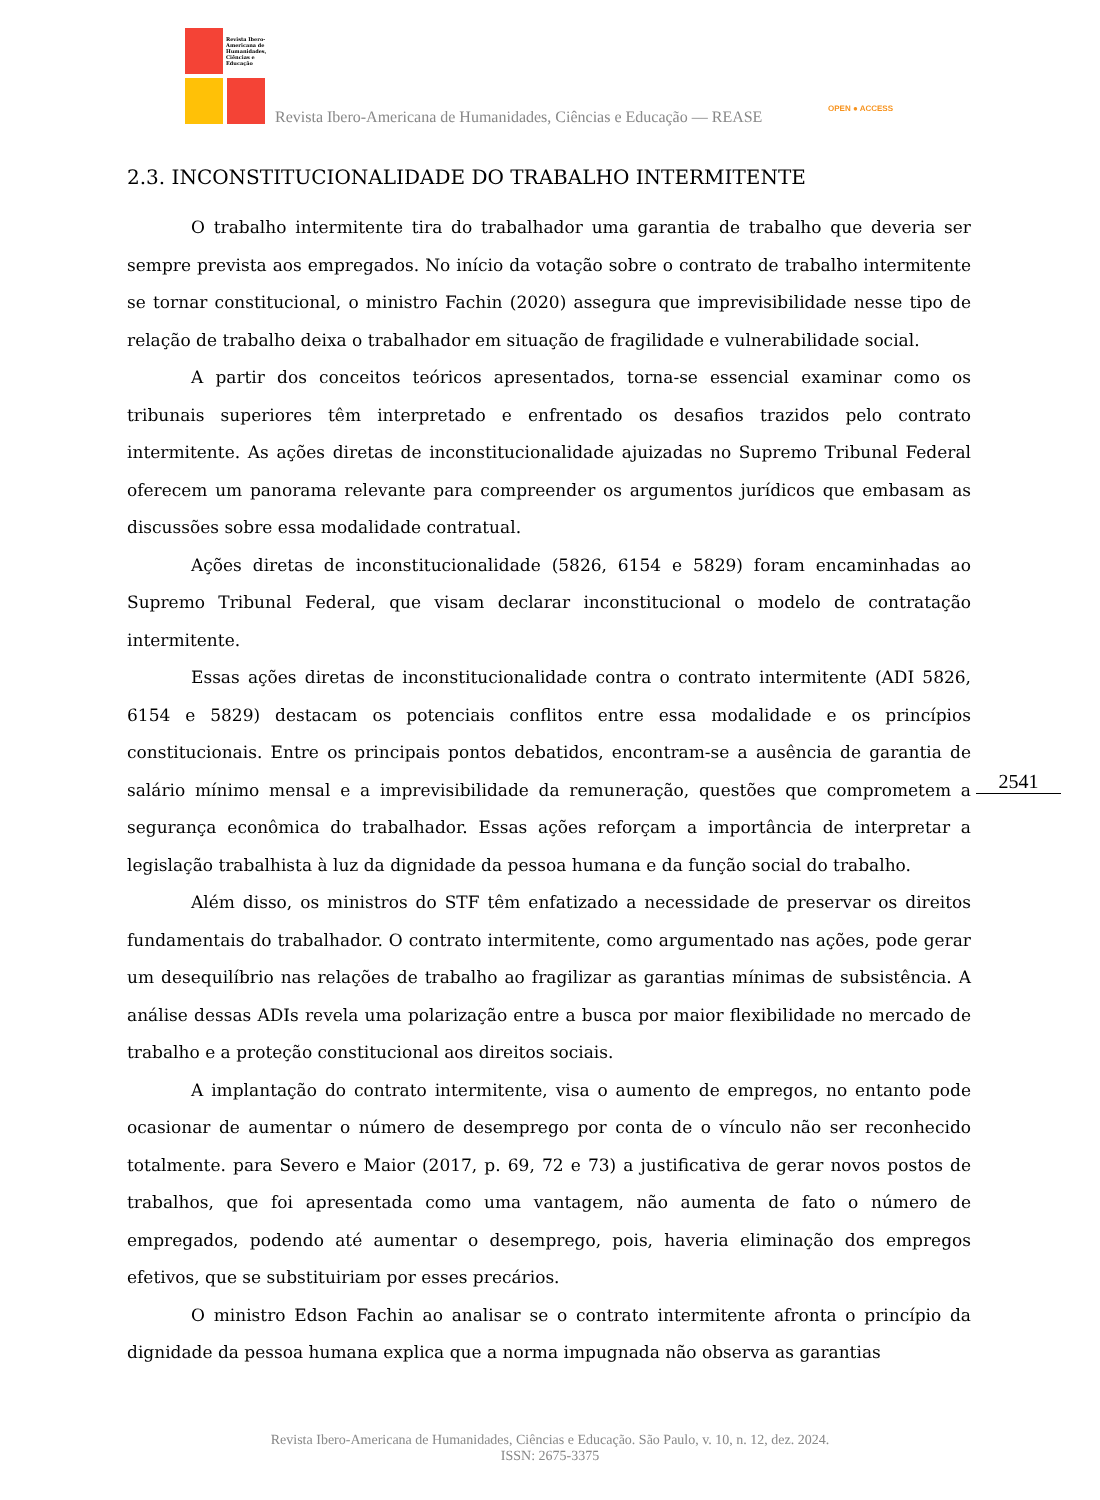Revista Ibero-Americana de Humanidades, Ciências e Educação
Revista Ibero-Americana de Humanidades, Ciências e Educação — REASE
OPEN ● ACCESS
2.3. INCONSTITUCIONALIDADE DO TRABALHO INTERMITENTE
O trabalho intermitente tira do trabalhador uma garantia de trabalho que deveria ser sempre prevista aos empregados. No início da votação sobre o contrato de trabalho intermitente se tornar constitucional, o ministro Fachin (2020) assegura que imprevisibilidade nesse tipo de relação de trabalho deixa o trabalhador em situação de fragilidade e vulnerabilidade social.
A partir dos conceitos teóricos apresentados, torna-se essencial examinar como os tribunais superiores têm interpretado e enfrentado os desafios trazidos pelo contrato intermitente. As ações diretas de inconstitucionalidade ajuizadas no Supremo Tribunal Federal oferecem um panorama relevante para compreender os argumentos jurídicos que embasam as discussões sobre essa modalidade contratual.
Ações diretas de inconstitucionalidade (5826, 6154 e 5829) foram encaminhadas ao Supremo Tribunal Federal, que visam declarar inconstitucional o modelo de contratação intermitente.
Essas ações diretas de inconstitucionalidade contra o contrato intermitente (ADI 5826, 6154 e 5829) destacam os potenciais conflitos entre essa modalidade e os princípios constitucionais. Entre os principais pontos debatidos, encontram-se a ausência de garantia de salário mínimo mensal e a imprevisibilidade da remuneração, questões que comprometem a segurança econômica do trabalhador. Essas ações reforçam a importância de interpretar a legislação trabalhista à luz da dignidade da pessoa humana e da função social do trabalho.
Além disso, os ministros do STF têm enfatizado a necessidade de preservar os direitos fundamentais do trabalhador. O contrato intermitente, como argumentado nas ações, pode gerar um desequilíbrio nas relações de trabalho ao fragilizar as garantias mínimas de subsistência. A análise dessas ADIs revela uma polarização entre a busca por maior flexibilidade no mercado de trabalho e a proteção constitucional aos direitos sociais.
A implantação do contrato intermitente, visa o aumento de empregos, no entanto pode ocasionar de aumentar o número de desemprego por conta de o vínculo não ser reconhecido totalmente. para Severo e Maior (2017, p. 69, 72 e 73) a justificativa de gerar novos postos de trabalhos, que foi apresentada como uma vantagem, não aumenta de fato o número de empregados, podendo até aumentar o desemprego, pois, haveria eliminação dos empregos efetivos, que se substituiriam por esses precários.
O ministro Edson Fachin ao analisar se o contrato intermitente afronta o princípio da dignidade da pessoa humana explica que a norma impugnada não observa as garantias
2541
Revista Ibero-Americana de Humanidades, Ciências e Educação. São Paulo, v. 10, n. 12, dez. 2024.
ISSN: 2675-3375